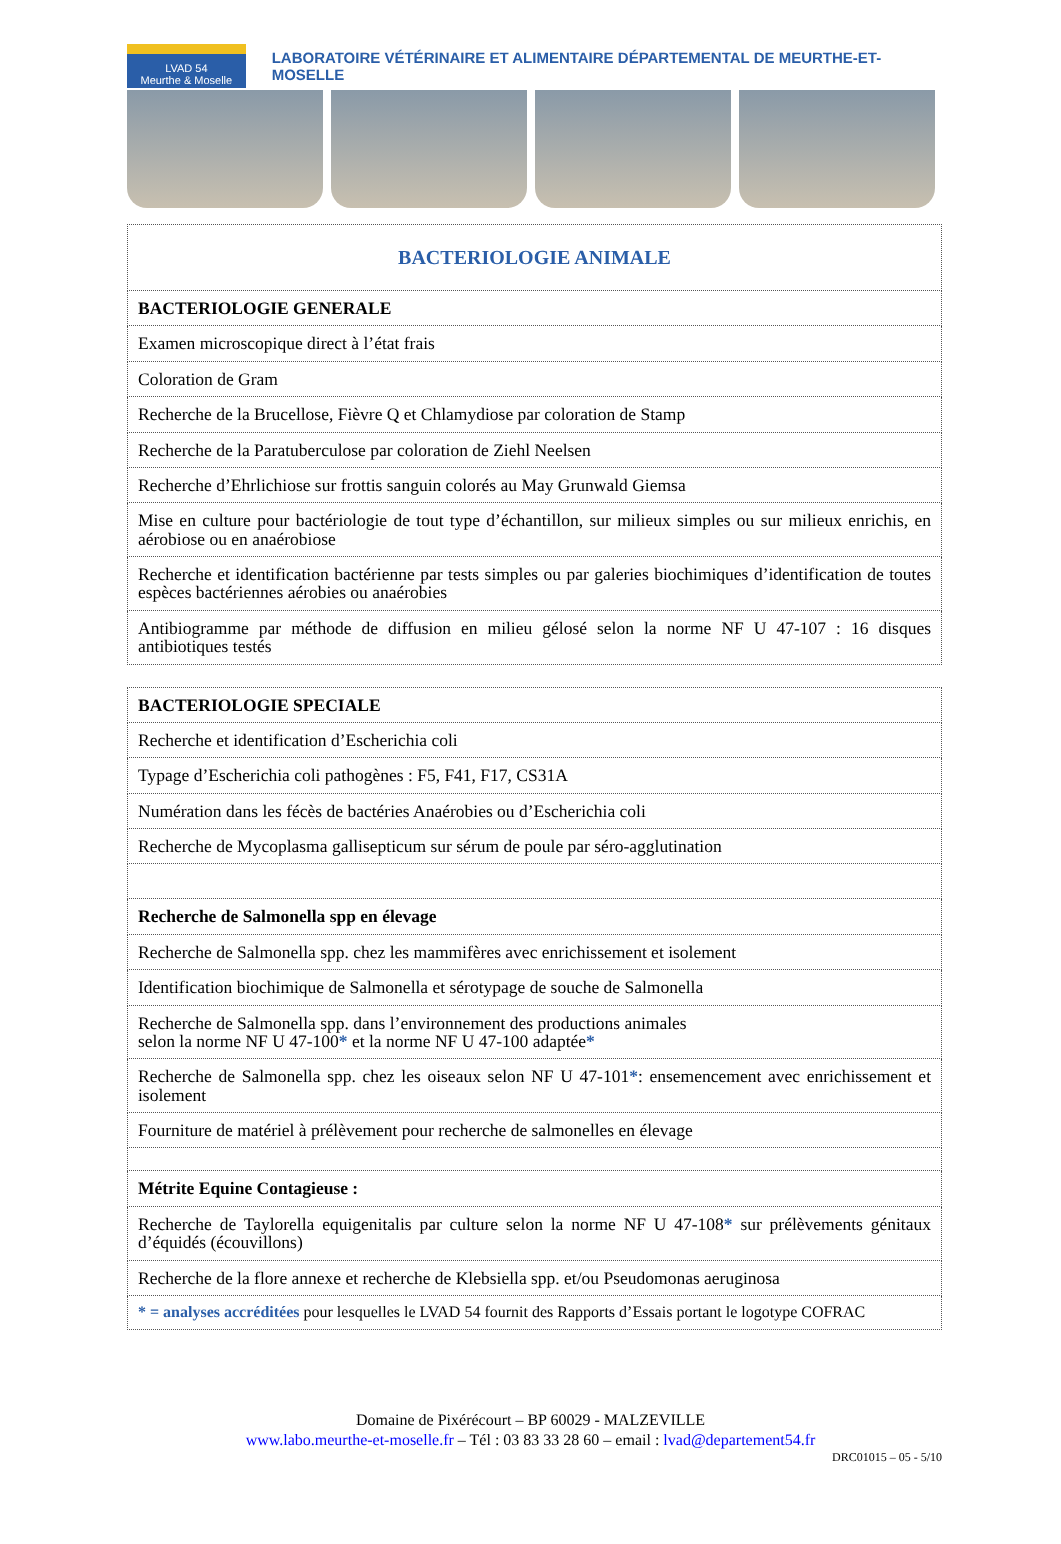LVAD 54
Meurthe & Moselle
LABORATOIRE VÉTÉRINAIRE ET ALIMENTAIRE DÉPARTEMENTAL DE MEURTHE-ET-MOSELLE
| BACTERIOLOGIE ANIMALE |
| BACTERIOLOGIE GENERALE |
| Examen microscopique direct à l’état frais |
| Coloration de Gram |
| Recherche de la Brucellose, Fièvre Q et Chlamydiose par coloration de Stamp |
| Recherche de la Paratuberculose par coloration de Ziehl Neelsen |
| Recherche d’Ehrlichiose sur frottis sanguin colorés au May Grunwald Giemsa |
| Mise en culture pour bactériologie de tout type d’échantillon, sur milieux simples ou sur milieux enrichis, en aérobiose ou en anaérobiose |
| Recherche et identification bactérienne par tests simples ou par galeries biochimiques d’identification de toutes espèces bactériennes aérobies ou anaérobies |
| Antibiogramme par méthode de diffusion en milieu gélosé selon la norme NF U 47-107 : 16 disques antibiotiques testés |
| BACTERIOLOGIE SPECIALE |
| Recherche et identification d’Escherichia coli |
| Typage d’Escherichia coli pathogènes : F5, F41, F17, CS31A |
| Numération dans les fécès de bactéries Anaérobies ou d’Escherichia coli |
| Recherche de Mycoplasma gallisepticum sur sérum de poule par séro-agglutination |
| Recherche de Salmonella spp en élevage |
| Recherche de Salmonella spp. chez les mammifères avec enrichissement et isolement |
| Identification biochimique de Salmonella et sérotypage de souche de Salmonella |
| Recherche de Salmonella spp. dans l’environnement des productions animales selon la norme NF U 47-100 * et la norme NF U 47-100 adaptée * |
| Recherche de Salmonella spp. chez les oiseaux selon NF U 47-101 * : ensemencement avec enrichissement et isolement |
| Fourniture de matériel à prélèvement pour recherche de salmonelles en élevage |
| Métrite Equine Contagieuse : |
| Recherche de Taylorella equigenitalis par culture selon la norme NF U 47-108 * sur prélèvements génitaux d’équidés (écouvillons) |
| Recherche de la flore annexe et recherche de Klebsiella spp. et/ou Pseudomonas aeruginosa |
| * = analyses accréditées pour lesquelles le LVAD 54 fournit des Rapports d’Essais portant le logotype COFRAC |
Domaine de Pixérécourt – BP 60029 - MALZEVILLE
www.labo.meurthe-et-moselle.fr – Tél : 03 83 33 28 60 – email : lvad@departement54.fr
DRC01015 – 05 - 5/10